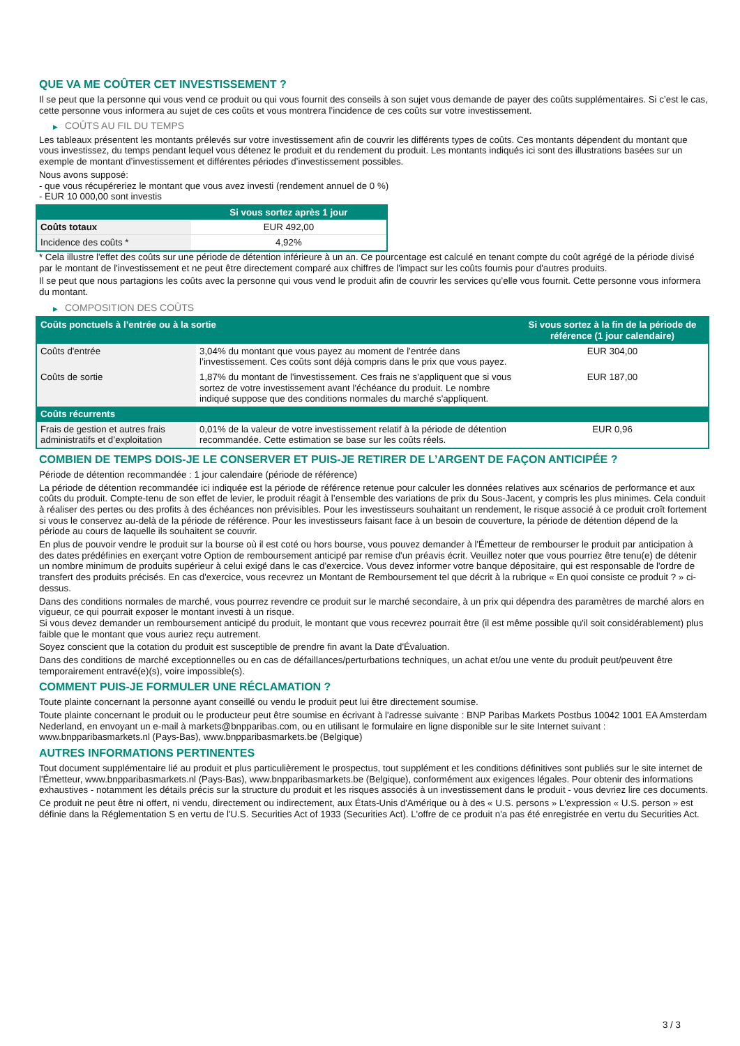QUE VA ME COÛTER CET INVESTISSEMENT ?
Il se peut que la personne qui vous vend ce produit ou qui vous fournit des conseils à son sujet vous demande de payer des coûts supplémentaires. Si c’est le cas, cette personne vous informera au sujet de ces coûts et vous montrera l’incidence de ces coûts sur votre investissement.
▶ COÛTS AU FIL DU TEMPS
Les tableaux présentent les montants prélevés sur votre investissement afin de couvrir les différents types de coûts. Ces montants dépendent du montant que vous investissez, du temps pendant lequel vous détenez le produit et du rendement du produit. Les montants indiqués ici sont des illustrations basées sur un exemple de montant d’investissement et différentes périodes d’investissement possibles.
Nous avons supposé:
- que vous récupéreriez le montant que vous avez investi (rendement annuel de 0 %)
- EUR 10 000,00 sont investis
| | Si vous sortez après 1 jour |
| --- | --- |
| Coûts totaux | EUR 492,00 |
| Incidence des coûts * | 4,92% |
* Cela illustre l'effet des coûts sur une période de détention inférieure à un an. Ce pourcentage est calculé en tenant compte du coût agrégé de la période divisé par le montant de l'investissement et ne peut être directement comparé aux chiffres de l'impact sur les coûts fournis pour d'autres produits.
Il se peut que nous partagions les coûts avec la personne qui vous vend le produit afin de couvrir les services qu’elle vous fournit. Cette personne vous informera du montant.
▶ COMPOSITION DES COÛTS
| Coûts ponctuels à l’entrée ou à la sortie | | Si vous sortez à la fin de la période de référence (1 jour calendaire) |
| --- | --- | --- |
| Coûts d'entrée | 3,04% du montant que vous payez au moment de l’entrée dans l’investissement. Ces coûts sont déjà compris dans le prix que vous payez. | EUR 304,00 |
| Coûts de sortie | 1,87% du montant de l'investissement. Ces frais ne s'appliquent que si vous sortez de votre investissement avant l'échéance du produit. Le nombre indiqué suppose que des conditions normales du marché s'appliquent. | EUR 187,00 |
| Coûts récurrents | | |
| Frais de gestion et autres frais administratifs et d’exploitation | 0,01% de la valeur de votre investissement relatif à la période de détention recommandée. Cette estimation se base sur les coûts réels. | EUR 0,96 |
COMBIEN DE TEMPS DOIS-JE LE CONSERVER ET PUIS-JE RETIRER DE L’ARGENT DE FAÇON ANTICIPÉE ?
Période de détention recommandée : 1 jour calendaire (période de référence)
La période de détention recommandée ici indiquée est la période de référence retenue pour calculer les données relatives aux scénarios de performance et aux coûts du produit. Compte-tenu de son effet de levier, le produit réagit à l’ensemble des variations de prix du Sous-Jacent, y compris les plus minimes. Cela conduit à réaliser des pertes ou des profits à des échéances non prévisibles. Pour les investisseurs souhaitant un rendement, le risque associé à ce produit croît fortement si vous le conservez au-delà de la période de référence. Pour les investisseurs faisant face à un besoin de couverture, la période de détention dépend de la période au cours de laquelle ils souhaitent se couvrir.
En plus de pouvoir vendre le produit sur la bourse où il est coté ou hors bourse, vous pouvez demander à l'Émetteur de rembourser le produit par anticipation à des dates prédéfinies en exerçant votre Option de remboursement anticipé par remise d'un préavis écrit. Veuillez noter que vous pourriez être tenu(e) de détenir un nombre minimum de produits supérieur à celui exigé dans le cas d'exercice. Vous devez informer votre banque dépositaire, qui est responsable de l'ordre de transfert des produits précisés. En cas d'exercice, vous recevrez un Montant de Remboursement tel que décrit à la rubrique « En quoi consiste ce produit ? » ci-dessus.
Dans des conditions normales de marché, vous pourrez revendre ce produit sur le marché secondaire, à un prix qui dépendra des paramètres de marché alors en vigueur, ce qui pourrait exposer le montant investi à un risque.
Si vous devez demander un remboursement anticipé du produit, le montant que vous recevrez pourrait être (il est même possible qu'il soit considérablement) plus faible que le montant que vous auriez reçu autrement.
Soyez conscient que la cotation du produit est susceptible de prendre fin avant la Date d'Évaluation.
Dans des conditions de marché exceptionnelles ou en cas de défaillances/perturbations techniques, un achat et/ou une vente du produit peut/peuvent être temporairement entravé(e)(s), voire impossible(s).
COMMENT PUIS-JE FORMULER UNE RÉCLAMATION ?
Toute plainte concernant la personne ayant conseillé ou vendu le produit peut lui être directement soumise.
Toute plainte concernant le produit ou le producteur peut être soumise en écrivant à l'adresse suivante : BNP Paribas Markets Postbus 10042 1001 EA Amsterdam Nederland, en envoyant un e-mail à markets@bnpparibas.com, ou en utilisant le formulaire en ligne disponible sur le site Internet suivant : www.bnpparibasmarkets.nl (Pays-Bas), www.bnpparibasmarkets.be (Belgique)
AUTRES INFORMATIONS PERTINENTES
Tout document supplémentaire lié au produit et plus particulièrement le prospectus, tout supplément et les conditions définitives sont publiés sur le site internet de l'Émetteur, www.bnpparibasmarkets.nl (Pays-Bas), www.bnpparibasmarkets.be (Belgique), conformément aux exigences légales. Pour obtenir des informations exhaustives - notamment les détails précis sur la structure du produit et les risques associés à un investissement dans le produit - vous devriez lire ces documents.
Ce produit ne peut être ni offert, ni vendu, directement ou indirectement, aux États-Unis d'Amérique ou à des « U.S. persons » L'expression « U.S. person » est définie dans la Réglementation S en vertu de l'U.S. Securities Act of 1933 (Securities Act). L'offre de ce produit n'a pas été enregistrée en vertu du Securities Act.
3 / 3